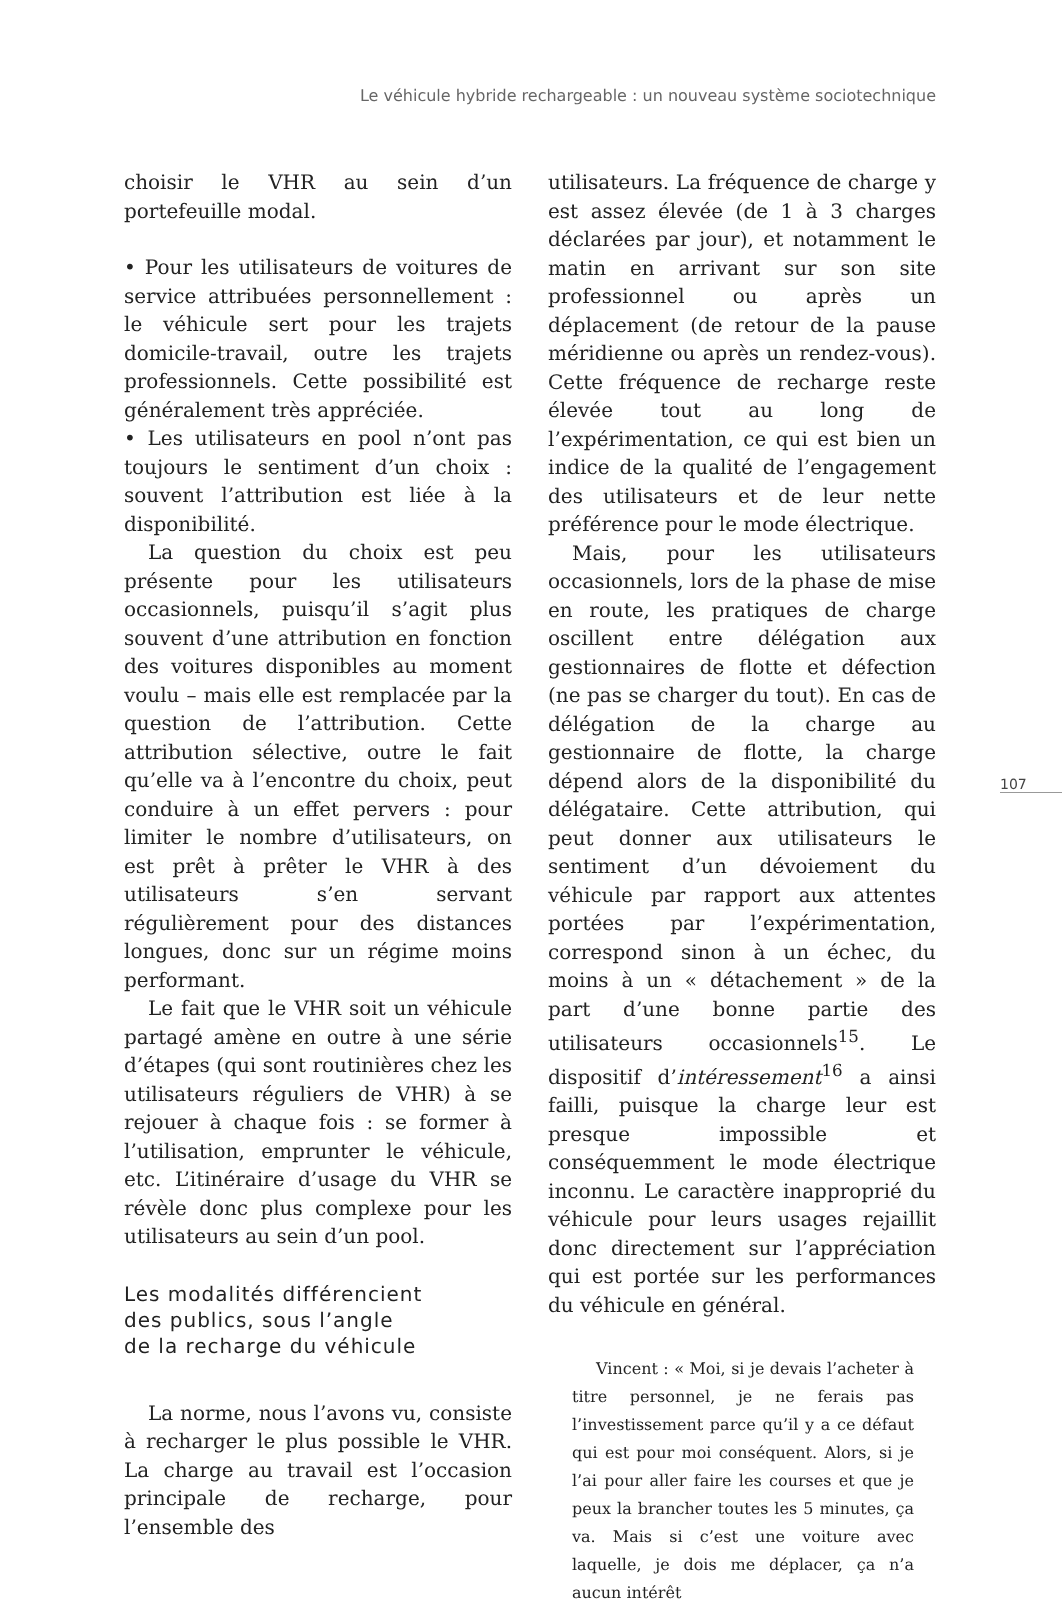Le véhicule hybride rechargeable : un nouveau système sociotechnique
choisir le VHR au sein d’un portefeuille modal.
• Pour les utilisateurs de voitures de service attribuées personnellement : le véhicule sert pour les trajets domicile-travail, outre les trajets professionnels. Cette possibilité est généralement très appréciée.
• Les utilisateurs en pool n’ont pas toujours le sentiment d’un choix : souvent l’attribution est liée à la disponibilité.
La question du choix est peu présente pour les utilisateurs occasionnels, puisqu’il s’agit plus souvent d’une attribution en fonction des voitures disponibles au moment voulu – mais elle est remplacée par la question de l’attribution. Cette attribution sélective, outre le fait qu’elle va à l’encontre du choix, peut conduire à un effet pervers : pour limiter le nombre d’utilisateurs, on est prêt à prêter le VHR à des utilisateurs s’en servant régulièrement pour des distances longues, donc sur un régime moins performant.
Le fait que le VHR soit un véhicule partagé amène en outre à une série d’étapes (qui sont routinières chez les utilisateurs réguliers de VHR) à se rejouer à chaque fois : se former à l’utilisation, emprunter le véhicule, etc. L’itinéraire d’usage du VHR se révèle donc plus complexe pour les utilisateurs au sein d’un pool.
Les modalités différencient
des publics, sous l’angle
de la recharge du véhicule
La norme, nous l’avons vu, consiste à recharger le plus possible le VHR. La charge au travail est l’occasion principale de recharge, pour l’ensemble des
utilisateurs. La fréquence de charge y est assez élevée (de 1 à 3 charges déclarées par jour), et notamment le matin en arrivant sur son site professionnel ou après un déplacement (de retour de la pause méridienne ou après un rendez-vous). Cette fréquence de recharge reste élevée tout au long de l’expérimentation, ce qui est bien un indice de la qualité de l’engagement des utilisateurs et de leur nette préférence pour le mode électrique.
Mais, pour les utilisateurs occasionnels, lors de la phase de mise en route, les pratiques de charge oscillent entre délégation aux gestionnaires de flotte et défection (ne pas se charger du tout). En cas de délégation de la charge au gestionnaire de flotte, la charge dépend alors de la disponibilité du délégataire. Cette attribution, qui peut donner aux utilisateurs le sentiment d’un dévoiement du véhicule par rapport aux attentes portées par l’expérimentation, correspond sinon à un échec, du moins à un « détachement » de la part d’une bonne partie des utilisateurs occasionnels<sup>15</sup>. Le dispositif d’intéressement<sup>16</sup> a ainsi failli, puisque la charge leur est presque impossible et conséquemment le mode électrique inconnu. Le caractère inapproprié du véhicule pour leurs usages rejaillit donc directement sur l’appréciation qui est portée sur les performances du véhicule en général.
Vincent : « Moi, si je devais l’acheter à titre personnel, je ne ferais pas l’investissement parce qu’il y a ce défaut qui est pour moi conséquent. Alors, si je l’ai pour aller faire les courses et que je peux la brancher toutes les 5 minutes, ça va. Mais si c’est une voiture avec laquelle, je dois me déplacer, ça n’a aucun intérêt
107